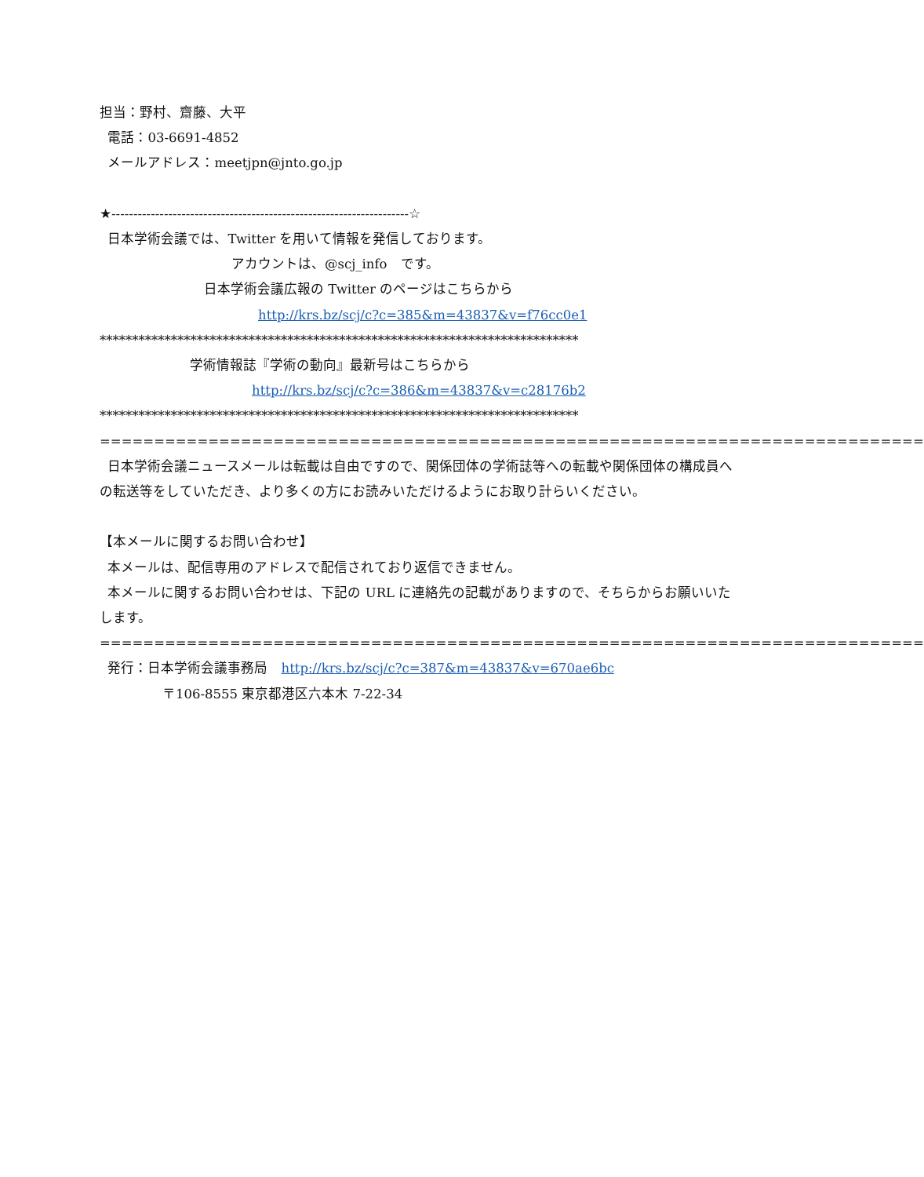担当：野村、齋藤、大平
電話：03-6691-4852
メールアドレス：meetjpn@jnto.go.jp
★--------------------------------------------------------------------☆
日本学術会議では、Twitter を用いて情報を発信しております。
アカウントは、@scj_info　です。
日本学術会議広報の Twitter のページはこちらから
http://krs.bz/scj/c?c=385&m=43837&v=f76cc0e1
**************************************************************************
学術情報誌『学術の動向』最新号はこちらから
http://krs.bz/scj/c?c=386&m=43837&v=c28176b2
**************************************************************************
============================================================================
日本学術会議ニュースメールは転載は自由ですので、関係団体の学術誌等への転載や関係団体の構成員への転送等をしていただき、より多くの方にお読みいただけるようにお取り計らいください。
【本メールに関するお問い合わせ】
本メールは、配信専用のアドレスで配信されており返信できません。
本メールに関するお問い合わせは、下記の URL に連絡先の記載がありますので、そちらからお願いいたします。
============================================================================
発行：日本学術会議事務局　http://krs.bz/scj/c?c=387&m=43837&v=670ae6bc
〒106-8555 東京都港区六本木 7-22-34